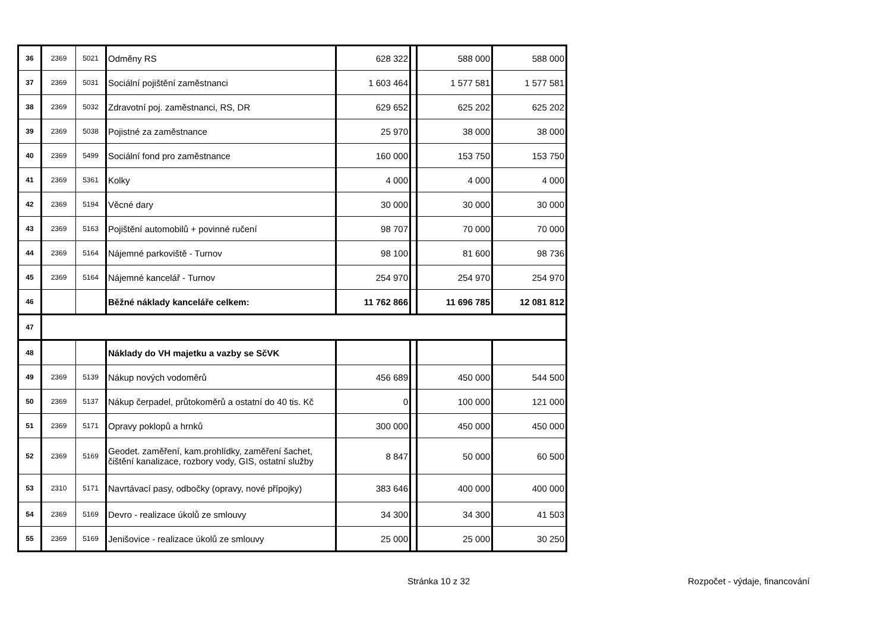| 36 | 2369 | 5021 | Odměny RS | 628 322 | | 588 000 | 588 000 |
| 37 | 2369 | 5031 | Sociální pojištění zaměstnanci | 1 603 464 | | 1 577 581 | 1 577 581 |
| 38 | 2369 | 5032 | Zdravotní poj. zaměstnanci, RS, DR | 629 652 | | 625 202 | 625 202 |
| 39 | 2369 | 5038 | Pojistné za zaměstnance | 25 970 | | 38 000 | 38 000 |
| 40 | 2369 | 5499 | Sociální fond pro zaměstnance | 160 000 | | 153 750 | 153 750 |
| 41 | 2369 | 5361 | Kolky | 4 000 | | 4 000 | 4 000 |
| 42 | 2369 | 5194 | Věcné dary | 30 000 | | 30 000 | 30 000 |
| 43 | 2369 | 5163 | Pojištění automobilů + povinné ručení | 98 707 | | 70 000 | 70 000 |
| 44 | 2369 | 5164 | Nájemné parkoviště - Turnov | 98 100 | | 81 600 | 98 736 |
| 45 | 2369 | 5164 | Nájemné kancelář - Turnov | 254 970 | | 254 970 | 254 970 |
| 46 | | | Běžné náklady kanceláře celkem: | 11 762 866 | | 11 696 785 | 12 081 812 |
| 47 | | | | | | | |
| 48 | | | Náklady do VH majetku a vazby se SčVK | | | | |
| 49 | 2369 | 5139 | Nákup nových vodoměrů | 456 689 | | 450 000 | 544 500 |
| 50 | 2369 | 5137 | Nákup čerpadel, průtokoměrů a ostatní do 40 tis. Kč | 0 | | 100 000 | 121 000 |
| 51 | 2369 | 5171 | Opravy poklopů a hrnků | 300 000 | | 450 000 | 450 000 |
| 52 | 2369 | 5169 | Geodet. zaměření, kam.prohlídky, zaměření šachet, čištění kanalizace, rozbory vody, GIS, ostatní služby | 8 847 | | 50 000 | 60 500 |
| 53 | 2310 | 5171 | Navrtávací pasy, odbočky (opravy, nové přípojky) | 383 646 | | 400 000 | 400 000 |
| 54 | 2369 | 5169 | Devro - realizace úkolů ze smlouvy | 34 300 | | 34 300 | 41 503 |
| 55 | 2369 | 5169 | Jenišovice - realizace úkolů ze smlouvy | 25 000 | | 25 000 | 30 250 |
Stránka 10 z 32 Rozpočet - výdaje, financování